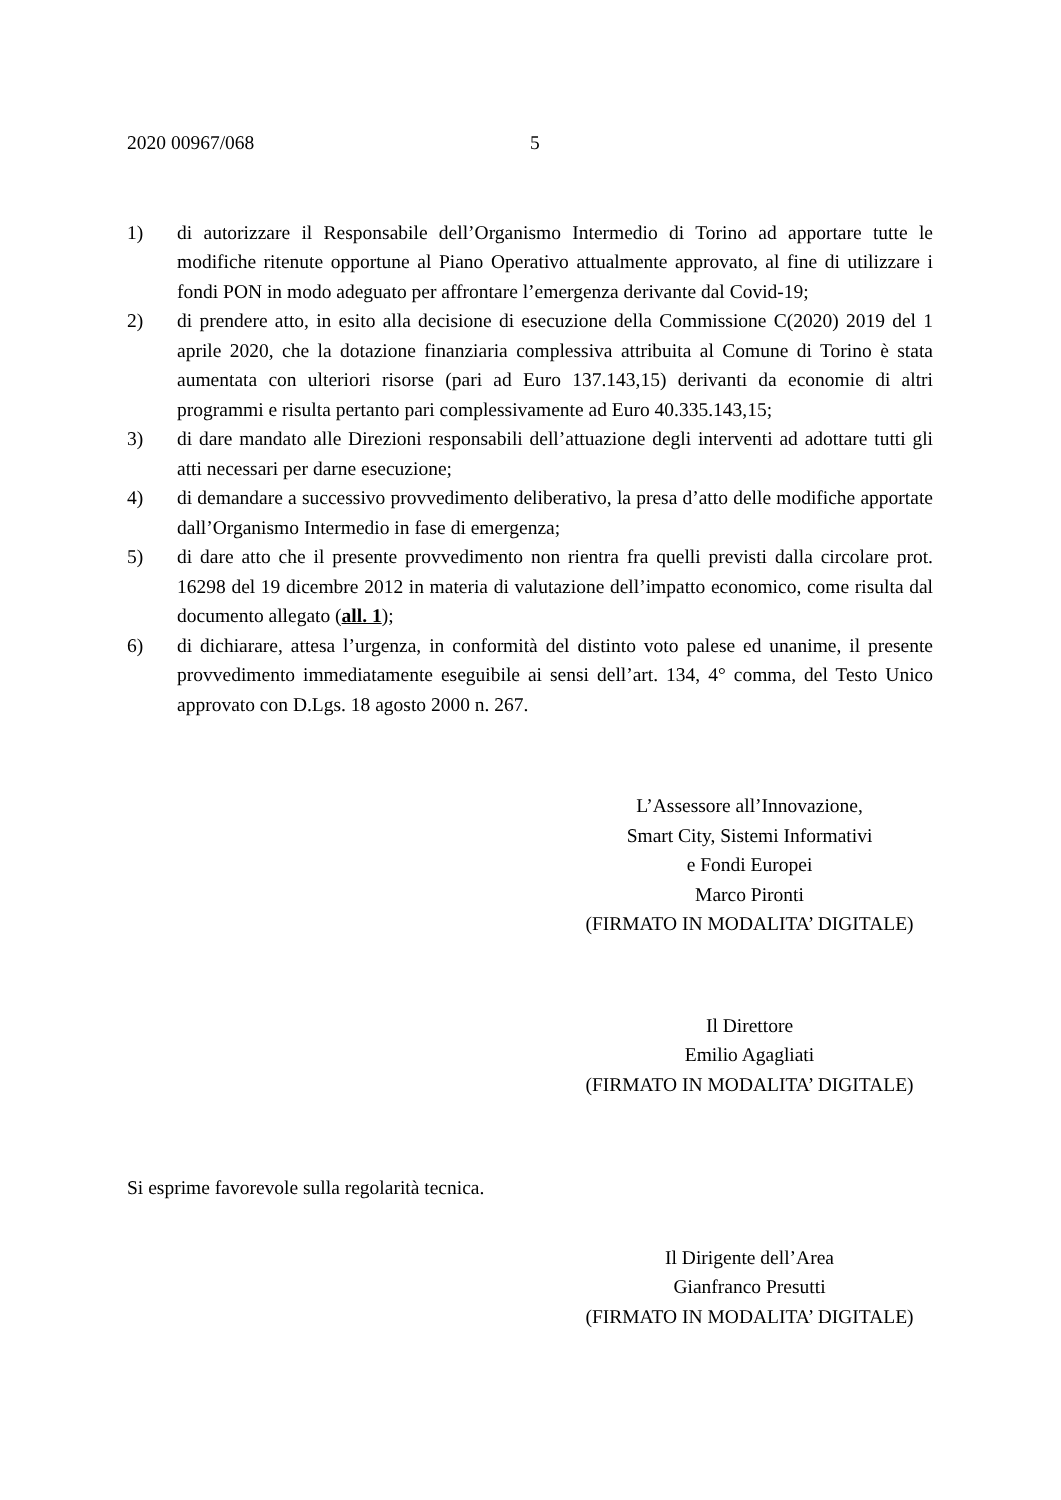2020 00967/068 5
1) di autorizzare il Responsabile dell’Organismo Intermedio di Torino ad apportare tutte le modifiche ritenute opportune al Piano Operativo attualmente approvato, al fine di utilizzare i fondi PON in modo adeguato per affrontare l’emergenza derivante dal Covid-19;
2) di prendere atto, in esito alla decisione di esecuzione della Commissione C(2020) 2019 del 1 aprile 2020, che la dotazione finanziaria complessiva attribuita al Comune di Torino è stata aumentata con ulteriori risorse (pari ad Euro 137.143,15) derivanti da economie di altri programmi e risulta pertanto pari complessivamente ad Euro 40.335.143,15;
3) di dare mandato alle Direzioni responsabili dell’attuazione degli interventi ad adottare tutti gli atti necessari per darne esecuzione;
4) di demandare a successivo provvedimento deliberativo, la presa d’atto delle modifiche apportate dall’Organismo Intermedio in fase di emergenza;
5) di dare atto che il presente provvedimento non rientra fra quelli previsti dalla circolare prot. 16298 del 19 dicembre 2012 in materia di valutazione dell’impatto economico, come risulta dal documento allegato (all. 1);
6) di dichiarare, attesa l’urgenza, in conformità del distinto voto palese ed unanime, il presente provvedimento immediatamente eseguibile ai sensi dell’art. 134, 4° comma, del Testo Unico approvato con D.Lgs. 18 agosto 2000 n. 267.
L’Assessore all’Innovazione,
Smart City, Sistemi Informativi
e Fondi Europei
Marco Pironti
(FIRMATO IN MODALITA’ DIGITALE)
Il Direttore
Emilio Agagliati
(FIRMATO IN MODALITA’ DIGITALE)
Si esprime favorevole sulla regolarità tecnica.
Il Dirigente dell’Area
Gianfranco Presutti
(FIRMATO IN MODALITA’ DIGITALE)